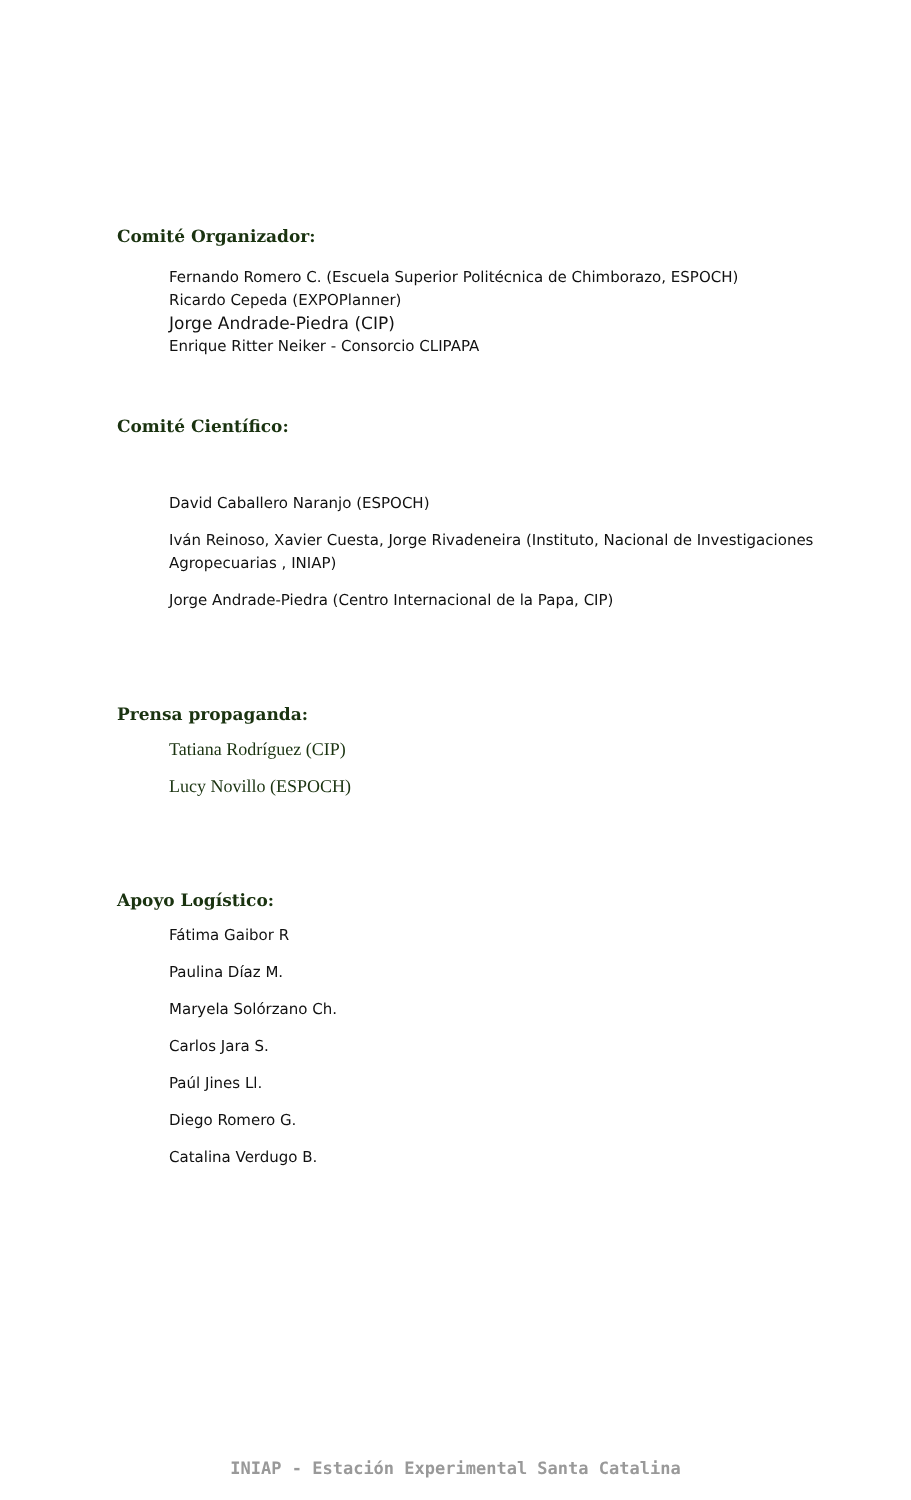Comité Organizador:
Fernando Romero C. (Escuela Superior Politécnica de Chimborazo, ESPOCH)
Ricardo Cepeda (EXPOPlanner)
Jorge Andrade-Piedra (CIP)
Enrique Ritter Neiker - Consorcio CLIPAPA
Comité Científico:
David Caballero Naranjo (ESPOCH)
Iván Reinoso, Xavier Cuesta, Jorge Rivadeneira (Instituto, Nacional de Investigaciones Agropecuarias , INIAP)
Jorge Andrade-Piedra (Centro Internacional de la Papa, CIP)
Prensa propaganda:
Tatiana Rodríguez (CIP)
Lucy Novillo (ESPOCH)
Apoyo Logístico:
Fátima Gaibor R
Paulina Díaz M.
Maryela Solórzano Ch.
Carlos Jara S.
Paúl Jines Ll.
Diego Romero G.
Catalina Verdugo B.
INIAP - Estación Experimental Santa Catalina